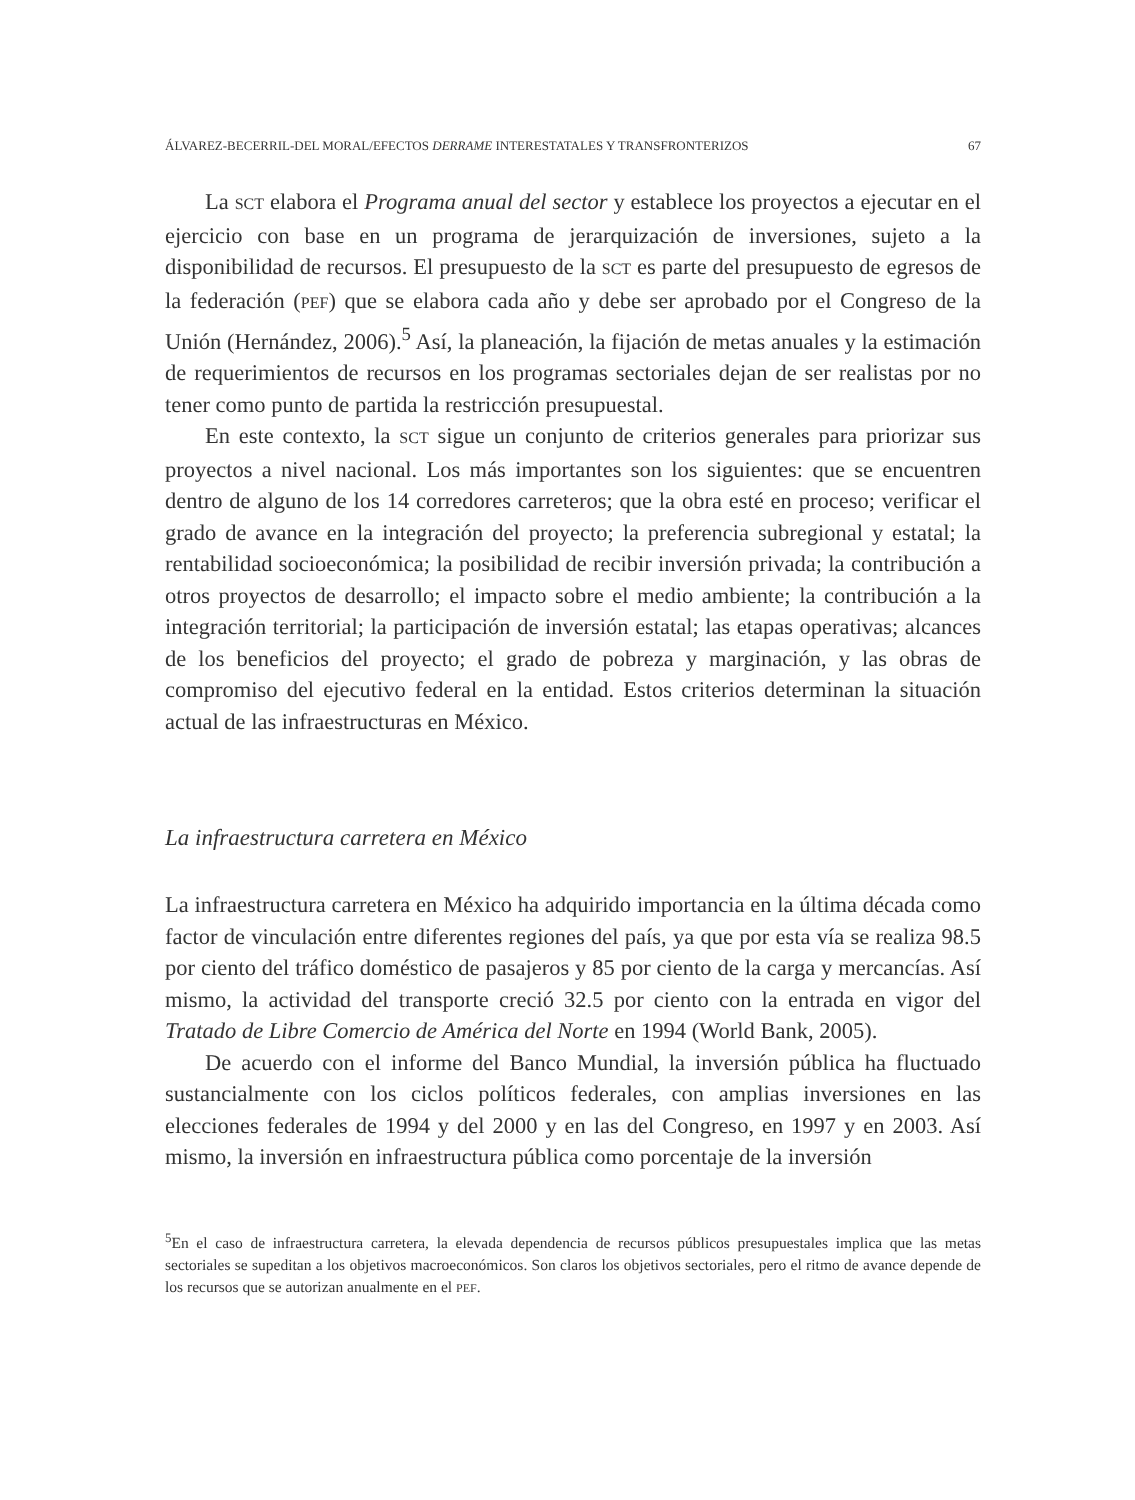ÁLVAREZ-BECERRIL-DEL MORAL/EFECTOS DERRAME INTERESTATALES Y TRANSFRONTERIZOS 67
La SCT elabora el Programa anual del sector y establece los proyectos a ejecutar en el ejercicio con base en un programa de jerarquización de inversiones, sujeto a la disponibilidad de recursos. El presupuesto de la SCT es parte del presupuesto de egresos de la federación (PEF) que se elabora cada año y debe ser aprobado por el Congreso de la Unión (Hernández, 2006).<sup>5</sup> Así, la planeación, la fijación de metas anuales y la estimación de requerimientos de recursos en los programas sectoriales dejan de ser realistas por no tener como punto de partida la restricción presupuestal.
En este contexto, la SCT sigue un conjunto de criterios generales para priorizar sus proyectos a nivel nacional. Los más importantes son los siguientes: que se encuentren dentro de alguno de los 14 corredores carreteros; que la obra esté en proceso; verificar el grado de avance en la integración del proyecto; la preferencia subregional y estatal; la rentabilidad socioeconómica; la posibilidad de recibir inversión privada; la contribución a otros proyectos de desarrollo; el impacto sobre el medio ambiente; la contribución a la integración territorial; la participación de inversión estatal; las etapas operativas; alcances de los beneficios del proyecto; el grado de pobreza y marginación, y las obras de compromiso del ejecutivo federal en la entidad. Estos criterios determinan la situación actual de las infraestructuras en México.
La infraestructura carretera en México
La infraestructura carretera en México ha adquirido importancia en la última década como factor de vinculación entre diferentes regiones del país, ya que por esta vía se realiza 98.5 por ciento del tráfico doméstico de pasajeros y 85 por ciento de la carga y mercancías. Así mismo, la actividad del transporte creció 32.5 por ciento con la entrada en vigor del Tratado de Libre Comercio de América del Norte en 1994 (World Bank, 2005).
De acuerdo con el informe del Banco Mundial, la inversión pública ha fluctuado sustancialmente con los ciclos políticos federales, con amplias inversiones en las elecciones federales de 1994 y del 2000 y en las del Congreso, en 1997 y en 2003. Así mismo, la inversión en infraestructura pública como porcentaje de la inversión
<sup>5</sup> En el caso de infraestructura carretera, la elevada dependencia de recursos públicos presupuestales implica que las metas sectoriales se supeditan a los objetivos macroeconómicos. Son claros los objetivos sectoriales, pero el ritmo de avance depende de los recursos que se autorizan anualmente en el PEF.